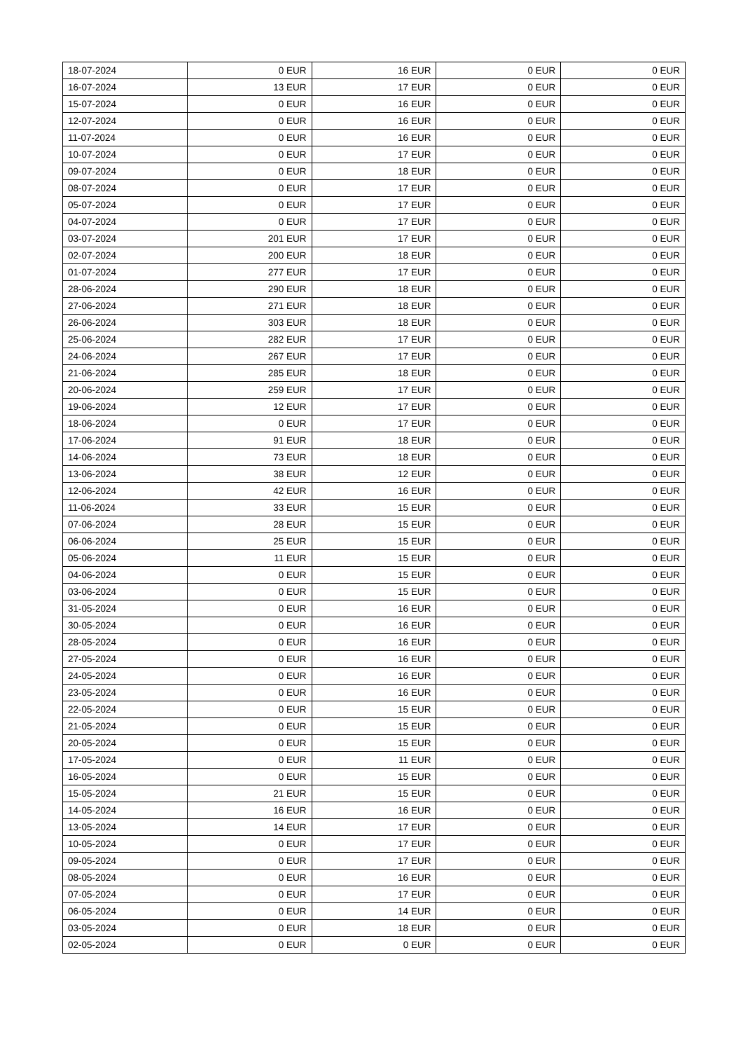| 18-07-2024 | 0 EUR | 16 EUR | 0 EUR | 0 EUR |
| 16-07-2024 | 13 EUR | 17 EUR | 0 EUR | 0 EUR |
| 15-07-2024 | 0 EUR | 16 EUR | 0 EUR | 0 EUR |
| 12-07-2024 | 0 EUR | 16 EUR | 0 EUR | 0 EUR |
| 11-07-2024 | 0 EUR | 16 EUR | 0 EUR | 0 EUR |
| 10-07-2024 | 0 EUR | 17 EUR | 0 EUR | 0 EUR |
| 09-07-2024 | 0 EUR | 18 EUR | 0 EUR | 0 EUR |
| 08-07-2024 | 0 EUR | 17 EUR | 0 EUR | 0 EUR |
| 05-07-2024 | 0 EUR | 17 EUR | 0 EUR | 0 EUR |
| 04-07-2024 | 0 EUR | 17 EUR | 0 EUR | 0 EUR |
| 03-07-2024 | 201 EUR | 17 EUR | 0 EUR | 0 EUR |
| 02-07-2024 | 200 EUR | 18 EUR | 0 EUR | 0 EUR |
| 01-07-2024 | 277 EUR | 17 EUR | 0 EUR | 0 EUR |
| 28-06-2024 | 290 EUR | 18 EUR | 0 EUR | 0 EUR |
| 27-06-2024 | 271 EUR | 18 EUR | 0 EUR | 0 EUR |
| 26-06-2024 | 303 EUR | 18 EUR | 0 EUR | 0 EUR |
| 25-06-2024 | 282 EUR | 17 EUR | 0 EUR | 0 EUR |
| 24-06-2024 | 267 EUR | 17 EUR | 0 EUR | 0 EUR |
| 21-06-2024 | 285 EUR | 18 EUR | 0 EUR | 0 EUR |
| 20-06-2024 | 259 EUR | 17 EUR | 0 EUR | 0 EUR |
| 19-06-2024 | 12 EUR | 17 EUR | 0 EUR | 0 EUR |
| 18-06-2024 | 0 EUR | 17 EUR | 0 EUR | 0 EUR |
| 17-06-2024 | 91 EUR | 18 EUR | 0 EUR | 0 EUR |
| 14-06-2024 | 73 EUR | 18 EUR | 0 EUR | 0 EUR |
| 13-06-2024 | 38 EUR | 12 EUR | 0 EUR | 0 EUR |
| 12-06-2024 | 42 EUR | 16 EUR | 0 EUR | 0 EUR |
| 11-06-2024 | 33 EUR | 15 EUR | 0 EUR | 0 EUR |
| 07-06-2024 | 28 EUR | 15 EUR | 0 EUR | 0 EUR |
| 06-06-2024 | 25 EUR | 15 EUR | 0 EUR | 0 EUR |
| 05-06-2024 | 11 EUR | 15 EUR | 0 EUR | 0 EUR |
| 04-06-2024 | 0 EUR | 15 EUR | 0 EUR | 0 EUR |
| 03-06-2024 | 0 EUR | 15 EUR | 0 EUR | 0 EUR |
| 31-05-2024 | 0 EUR | 16 EUR | 0 EUR | 0 EUR |
| 30-05-2024 | 0 EUR | 16 EUR | 0 EUR | 0 EUR |
| 28-05-2024 | 0 EUR | 16 EUR | 0 EUR | 0 EUR |
| 27-05-2024 | 0 EUR | 16 EUR | 0 EUR | 0 EUR |
| 24-05-2024 | 0 EUR | 16 EUR | 0 EUR | 0 EUR |
| 23-05-2024 | 0 EUR | 16 EUR | 0 EUR | 0 EUR |
| 22-05-2024 | 0 EUR | 15 EUR | 0 EUR | 0 EUR |
| 21-05-2024 | 0 EUR | 15 EUR | 0 EUR | 0 EUR |
| 20-05-2024 | 0 EUR | 15 EUR | 0 EUR | 0 EUR |
| 17-05-2024 | 0 EUR | 11 EUR | 0 EUR | 0 EUR |
| 16-05-2024 | 0 EUR | 15 EUR | 0 EUR | 0 EUR |
| 15-05-2024 | 21 EUR | 15 EUR | 0 EUR | 0 EUR |
| 14-05-2024 | 16 EUR | 16 EUR | 0 EUR | 0 EUR |
| 13-05-2024 | 14 EUR | 17 EUR | 0 EUR | 0 EUR |
| 10-05-2024 | 0 EUR | 17 EUR | 0 EUR | 0 EUR |
| 09-05-2024 | 0 EUR | 17 EUR | 0 EUR | 0 EUR |
| 08-05-2024 | 0 EUR | 16 EUR | 0 EUR | 0 EUR |
| 07-05-2024 | 0 EUR | 17 EUR | 0 EUR | 0 EUR |
| 06-05-2024 | 0 EUR | 14 EUR | 0 EUR | 0 EUR |
| 03-05-2024 | 0 EUR | 18 EUR | 0 EUR | 0 EUR |
| 02-05-2024 | 0 EUR | 0 EUR | 0 EUR | 0 EUR |